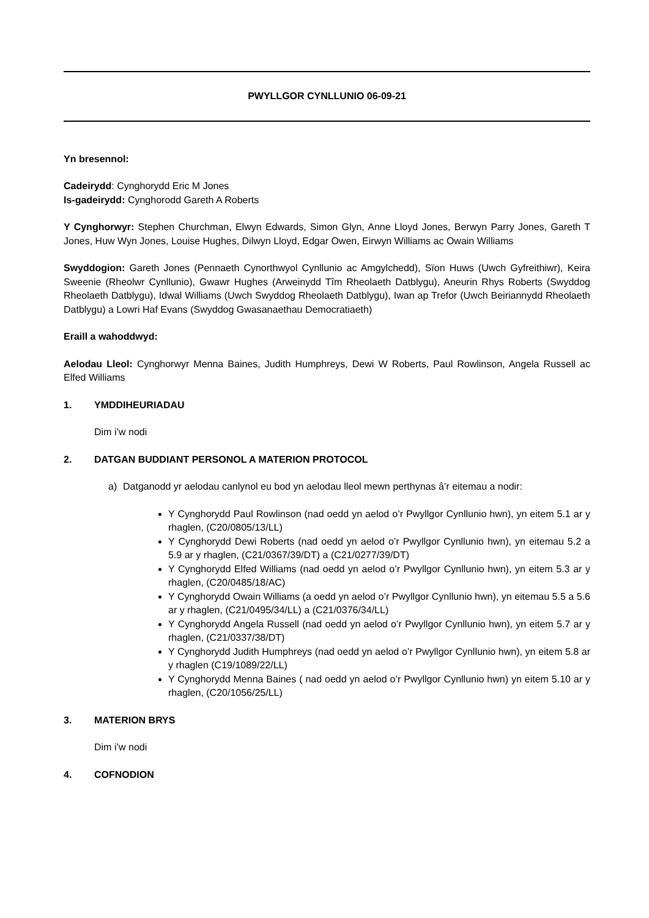PWYLLGOR CYNLLUNIO 06-09-21
Yn bresennol:
Cadeirydd: Cynghorydd Eric M Jones
Is-gadeirydd: Cynghorodd Gareth A Roberts
Y Cynghorwyr: Stephen Churchman, Elwyn Edwards, Simon Glyn, Anne Lloyd Jones, Berwyn Parry Jones, Gareth T Jones, Huw Wyn Jones, Louise Hughes, Dilwyn Lloyd, Edgar Owen, Eirwyn Williams ac Owain Williams
Swyddogion: Gareth Jones (Pennaeth Cynorthwyol Cynllunio ac Amgylchedd), Sïon Huws (Uwch Gyfreithiwr), Keira Sweenie (Rheolwr Cynllunio), Gwawr Hughes (Arweinydd Tîm Rheolaeth Datblygu), Aneurin Rhys Roberts (Swyddog Rheolaeth Datblygu), Idwal Williams (Uwch Swyddog Rheolaeth Datblygu), Iwan ap Trefor (Uwch Beiriannydd Rheolaeth Datblygu) a Lowri Haf Evans (Swyddog Gwasanaethau Democratiaeth)
Eraill a wahoddwyd:
Aelodau Lleol: Cynghorwyr Menna Baines, Judith Humphreys, Dewi W Roberts, Paul Rowlinson, Angela Russell ac Elfed Williams
1. YMDDIHEURIADAU
Dim i’w nodi
2. DATGAN BUDDIANT PERSONOL A MATERION PROTOCOL
a) Datganodd yr aelodau canlynol eu bod yn aelodau lleol mewn perthynas â’r eitemau a nodir:
Y Cynghorydd Paul Rowlinson (nad oedd yn aelod o’r Pwyllgor Cynllunio hwn), yn eitem 5.1 ar y rhaglen, (C20/0805/13/LL)
Y Cynghorydd Dewi Roberts (nad oedd yn aelod o’r Pwyllgor Cynllunio hwn), yn eitemau 5.2 a 5.9 ar y rhaglen, (C21/0367/39/DT) a (C21/0277/39/DT)
Y Cynghorydd Elfed Williams (nad oedd yn aelod o’r Pwyllgor Cynllunio hwn), yn eitem 5.3 ar y rhaglen, (C20/0485/18/AC)
Y Cynghorydd Owain Williams (a oedd yn aelod o’r Pwyllgor Cynllunio hwn), yn eitemau 5.5 a 5.6 ar y rhaglen, (C21/0495/34/LL) a (C21/0376/34/LL)
Y Cynghorydd Angela Russell (nad oedd yn aelod o’r Pwyllgor Cynllunio hwn), yn eitem 5.7 ar y rhaglen, (C21/0337/38/DT)
Y Cynghorydd Judith Humphreys (nad oedd yn aelod o’r Pwyllgor Cynllunio hwn), yn eitem 5.8 ar y rhaglen (C19/1089/22/LL)
Y Cynghorydd Menna Baines ( nad oedd yn aelod o’r Pwyllgor Cynllunio hwn) yn eitem 5.10 ar y rhaglen, (C20/1056/25/LL)
3. MATERION BRYS
Dim i’w nodi
4. COFNODION